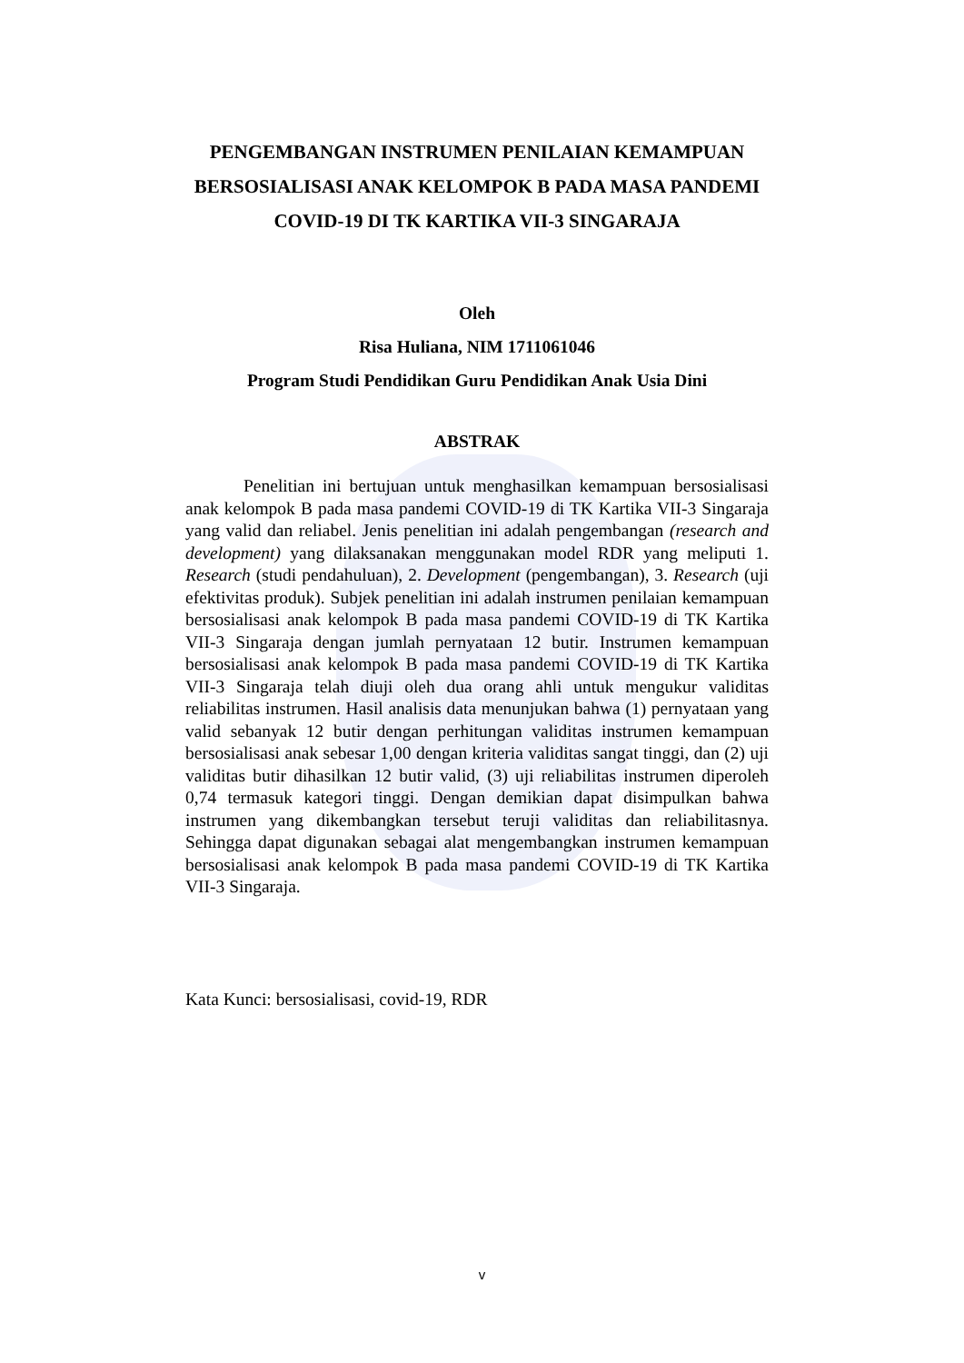PENGEMBANGAN INSTRUMEN PENILAIAN KEMAMPUAN BERSOSIALISASI ANAK KELOMPOK B PADA MASA PANDEMI COVID-19 DI TK KARTIKA VII-3 SINGARAJA
Oleh
Risa Huliana, NIM 1711061046
Program Studi Pendidikan Guru Pendidikan Anak Usia Dini
ABSTRAK
Penelitian ini bertujuan untuk menghasilkan kemampuan bersosialisasi anak kelompok B pada masa pandemi COVID-19 di TK Kartika VII-3 Singaraja yang valid dan reliabel. Jenis penelitian ini adalah pengembangan (research and development) yang dilaksanakan menggunakan model RDR yang meliputi 1. Research (studi pendahuluan), 2. Development (pengembangan), 3. Research (uji efektivitas produk). Subjek penelitian ini adalah instrumen penilaian kemampuan bersosialisasi anak kelompok B pada masa pandemi COVID-19 di TK Kartika VII-3 Singaraja dengan jumlah pernyataan 12 butir. Instrumen kemampuan bersosialisasi anak kelompok B pada masa pandemi COVID-19 di TK Kartika VII-3 Singaraja telah diuji oleh dua orang ahli untuk mengukur validitas reliabilitas instrumen. Hasil analisis data menunjukan bahwa (1) pernyataan yang valid sebanyak 12 butir dengan perhitungan validitas instrumen kemampuan bersosialisasi anak sebesar 1,00 dengan kriteria validitas sangat tinggi, dan (2) uji validitas butir dihasilkan 12 butir valid, (3) uji reliabilitas instrumen diperoleh 0,74 termasuk kategori tinggi. Dengan demikian dapat disimpulkan bahwa instrumen yang dikembangkan tersebut teruji validitas dan reliabilitasnya. Sehingga dapat digunakan sebagai alat mengembangkan instrumen kemampuan bersosialisasi anak kelompok B pada masa pandemi COVID-19 di TK Kartika VII-3 Singaraja.
Kata Kunci: bersosialisasi, covid-19, RDR
v